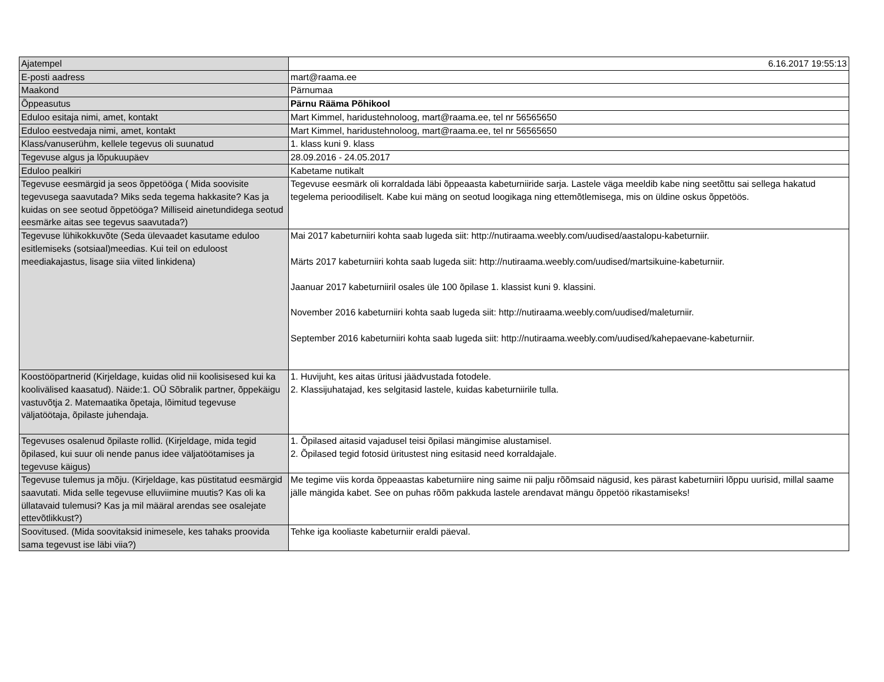| Ajatempel | 6.16.2017 19:55:13 |
| E-posti aadress | mart@raama.ee |
| Maakond | Pärnumaa |
| Õppeasutus | Pärnu Rääma Põhikool |
| Eduloo esitaja nimi, amet, kontakt | Mart Kimmel, haridustehnoloog, mart@raama.ee, tel nr 56565650 |
| Eduloo eestvedaja nimi, amet, kontakt | Mart Kimmel, haridustehnoloog, mart@raama.ee, tel nr 56565650 |
| Klass/vanuserühm, kellele tegevus oli suunatud | 1. klass kuni 9. klass |
| Tegevuse algus ja lõpukuupäev | 28.09.2016 - 24.05.2017 |
| Eduloo pealkiri | Kabetame nutikalt |
| Tegevuse eesmärgid ja seos õppetööga ( Mida soovisite tegevusega saavutada? Miks seda tegema hakkasite? Kas ja kuidas on see seotud õppetööga? Milliseid ainetundidega seotud eesmärke aitas see tegevus saavutada?) | Tegevuse eesmärk oli korraldada läbi õppeaasta kabeturniiride sarja. Lastele väga meeldib kabe ning seetõttu sai sellega hakatud tegelema perioodiliselt. Kabe kui mäng on seotud loogikaga ning ettemõtlemisega, mis on üldine oskus õppetöös. |
| Tegevuse lühikokkuvõte (Seda ülevaadet kasutame eduloo esitlemiseks (sotsiaal)meedias. Kui teil on eduloost meediakajastus, lisage siia viited linkidena) | Mai 2017 kabeturniiri kohta saab lugeda siit: http://nutiraama.weebly.com/uudised/aastalopu-kabeturniir. Märts 2017 kabeturniiri kohta saab lugeda siit: http://nutiraama.weebly.com/uudised/martsikuine-kabeturniir. Jaanuar 2017 kabeturniiril osales üle 100 õpilase 1. klassist kuni 9. klassini. November 2016 kabeturniiri kohta saab lugeda siit: http://nutiraama.weebly.com/uudised/maleturniir. September 2016 kabeturniiri kohta saab lugeda siit: http://nutiraama.weebly.com/uudised/kahepaevane-kabeturniir. |
| Koostööpartnerid (Kirjeldage, kuidas olid nii koolisisesed kui ka koolivälised kaasatud). Näide:1. OÜ Sõbralik partner, õppekäigu vastuvõtja 2. Matemaatika õpetaja, lõimitud tegevuse väljatöötaja, õpilaste juhendaja. | 1. Huvijuht, kes aitas üritusi jäädvustada fotodele. 2. Klassijuhatajad, kes selgitasid lastele, kuidas kabeturniirile tulla. |
| Tegevuses osalenud õpilaste rollid. (Kirjeldage, mida tegid õpilased, kui suur oli nende panus idee väljatöötamises ja tegevuse käigus) | 1. Õpilased aitasid vajadusel teisi õpilasi mängimise alustamisel. 2. Õpilased tegid fotosid üritustest ning esitasid need korraldajale. |
| Tegevuse tulemus ja mõju. (Kirjeldage, kas püstitatud eesmärgid saavutati. Mida selle tegevuse elluviimine muutis? Kas oli ka üllatavaid tulemusi? Kas ja mil määral arendas see osalejate ettevõtlikkust?) | Me tegime viis korda õppeaastas kabeturniire ning saime nii palju rõõmsaid nägusid, kes pärast kabeturniiri lõppu uurisid, millal saame jälle mängida kabet. See on puhas rõõm pakkuda lastele arendavat mängu õppetöö rikastamiseks! |
| Soovitused. (Mida soovitaksid inimesele, kes tahaks proovida sama tegevust ise läbi viia?) | Tehke iga kooliaste kabeturniir eraldi päeval. |